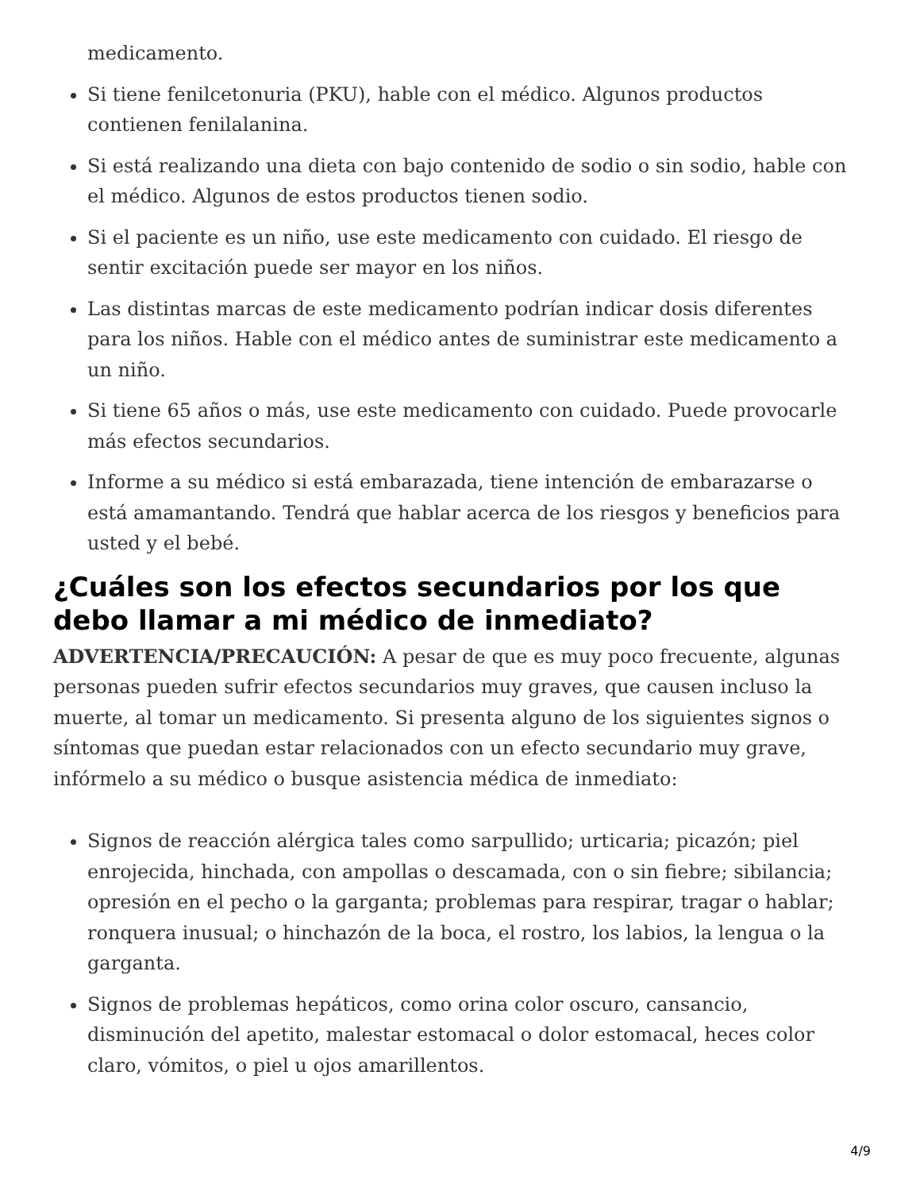medicamento.
Si tiene fenilcetonuria (PKU), hable con el médico. Algunos productos contienen fenilalanina.
Si está realizando una dieta con bajo contenido de sodio o sin sodio, hable con el médico. Algunos de estos productos tienen sodio.
Si el paciente es un niño, use este medicamento con cuidado. El riesgo de sentir excitación puede ser mayor en los niños.
Las distintas marcas de este medicamento podrían indicar dosis diferentes para los niños. Hable con el médico antes de suministrar este medicamento a un niño.
Si tiene 65 años o más, use este medicamento con cuidado. Puede provocarle más efectos secundarios.
Informe a su médico si está embarazada, tiene intención de embarazarse o está amamantando. Tendrá que hablar acerca de los riesgos y beneficios para usted y el bebé.
¿Cuáles son los efectos secundarios por los que debo llamar a mi médico de inmediato?
ADVERTENCIA/PRECAUCIÓN: A pesar de que es muy poco frecuente, algunas personas pueden sufrir efectos secundarios muy graves, que causen incluso la muerte, al tomar un medicamento. Si presenta alguno de los siguientes signos o síntomas que puedan estar relacionados con un efecto secundario muy grave, infórmelo a su médico o busque asistencia médica de inmediato:
Signos de reacción alérgica tales como sarpullido; urticaria; picazón; piel enrojecida, hinchada, con ampollas o descamada, con o sin fiebre; sibilancia; opresión en el pecho o la garganta; problemas para respirar, tragar o hablar; ronquera inusual; o hinchazón de la boca, el rostro, los labios, la lengua o la garganta.
Signos de problemas hepáticos, como orina color oscuro, cansancio, disminución del apetito, malestar estomacal o dolor estomacal, heces color claro, vómitos, o piel u ojos amarillentos.
4/9